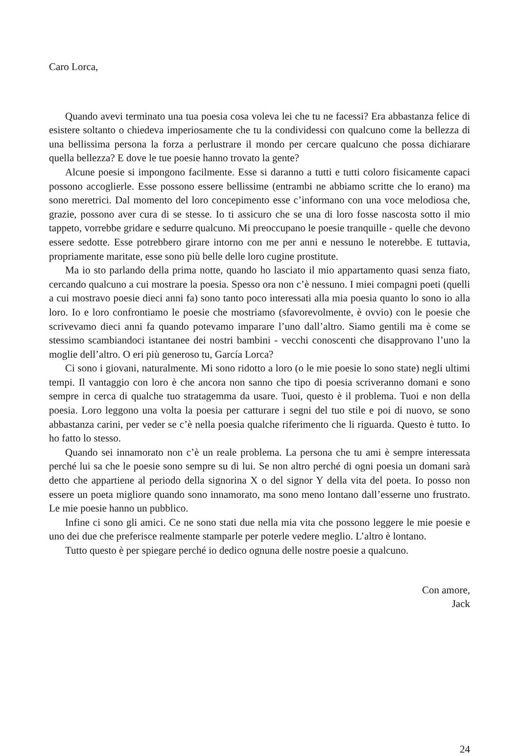Caro Lorca,
Quando avevi terminato una tua poesia cosa voleva lei che tu ne facessi? Era abbastanza felice di esistere soltanto o chiedeva imperiosamente che tu la condividessi con qualcuno come la bellezza di una bellissima persona la forza a perlustrare il mondo per cercare qualcuno che possa dichiarare quella bellezza? E dove le tue poesie hanno trovato la gente?
Alcune poesie si impongono facilmente. Esse si daranno a tutti e tutti coloro fisicamente capaci possono accoglierle. Esse possono essere bellissime (entrambi ne abbiamo scritte che lo erano) ma sono meretrici. Dal momento del loro concepimento esse c’informano con una voce melodiosa che, grazie, possono aver cura di se stesse. Io ti assicuro che se una di loro fosse nascosta sotto il mio tappeto, vorrebbe gridare e sedurre qualcuno. Mi preoccupano le poesie tranquille - quelle che devono essere sedotte. Esse potrebbero girare intorno con me per anni e nessuno le noterebbe. E tuttavia, propriamente maritate, esse sono più belle delle loro cugine prostitute.
Ma io sto parlando della prima notte, quando ho lasciato il mio appartamento quasi senza fiato, cercando qualcuno a cui mostrare la poesia. Spesso ora non c’è nessuno. I miei compagni poeti (quelli a cui mostravo poesie dieci anni fa) sono tanto poco interessati alla mia poesia quanto lo sono io alla loro. Io e loro confrontiamo le poesie che mostriamo (sfavorevolmente, è ovvio) con le poesie che scrivevamo dieci anni fa quando potevamo imparare l’uno dall’altro. Siamo gentili ma è come se stessimo scambiandoci istantanee dei nostri bambini - vecchi conoscenti che disapprovano l’uno la moglie dell’altro. O eri più generoso tu, García Lorca?
Ci sono i giovani, naturalmente. Mi sono ridotto a loro (o le mie poesie lo sono state) negli ultimi tempi. Il vantaggio con loro è che ancora non sanno che tipo di poesia scriveranno domani e sono sempre in cerca di qualche tuo stratagemma da usare. Tuoi, questo è il problema. Tuoi e non della poesia. Loro leggono una volta la poesia per catturare i segni del tuo stile e poi di nuovo, se sono abbastanza carini, per veder se c’è nella poesia qualche riferimento che li riguarda. Questo è tutto. Io ho fatto lo stesso.
Quando sei innamorato non c’è un reale problema. La persona che tu ami è sempre interessata perché lui sa che le poesie sono sempre su di lui. Se non altro perché di ogni poesia un domani sarà detto che appartiene al periodo della signorina X o del signor Y della vita del poeta. Io posso non essere un poeta migliore quando sono innamorato, ma sono meno lontano dall’esserne uno frustrato. Le mie poesie hanno un pubblico.
Infine ci sono gli amici. Ce ne sono stati due nella mia vita che possono leggere le mie poesie e uno dei due che preferisce realmente stamparle per poterle vedere meglio. L’altro è lontano.
Tutto questo è per spiegare perché io dedico ognuna delle nostre poesie a qualcuno.
Con amore,
Jack
24